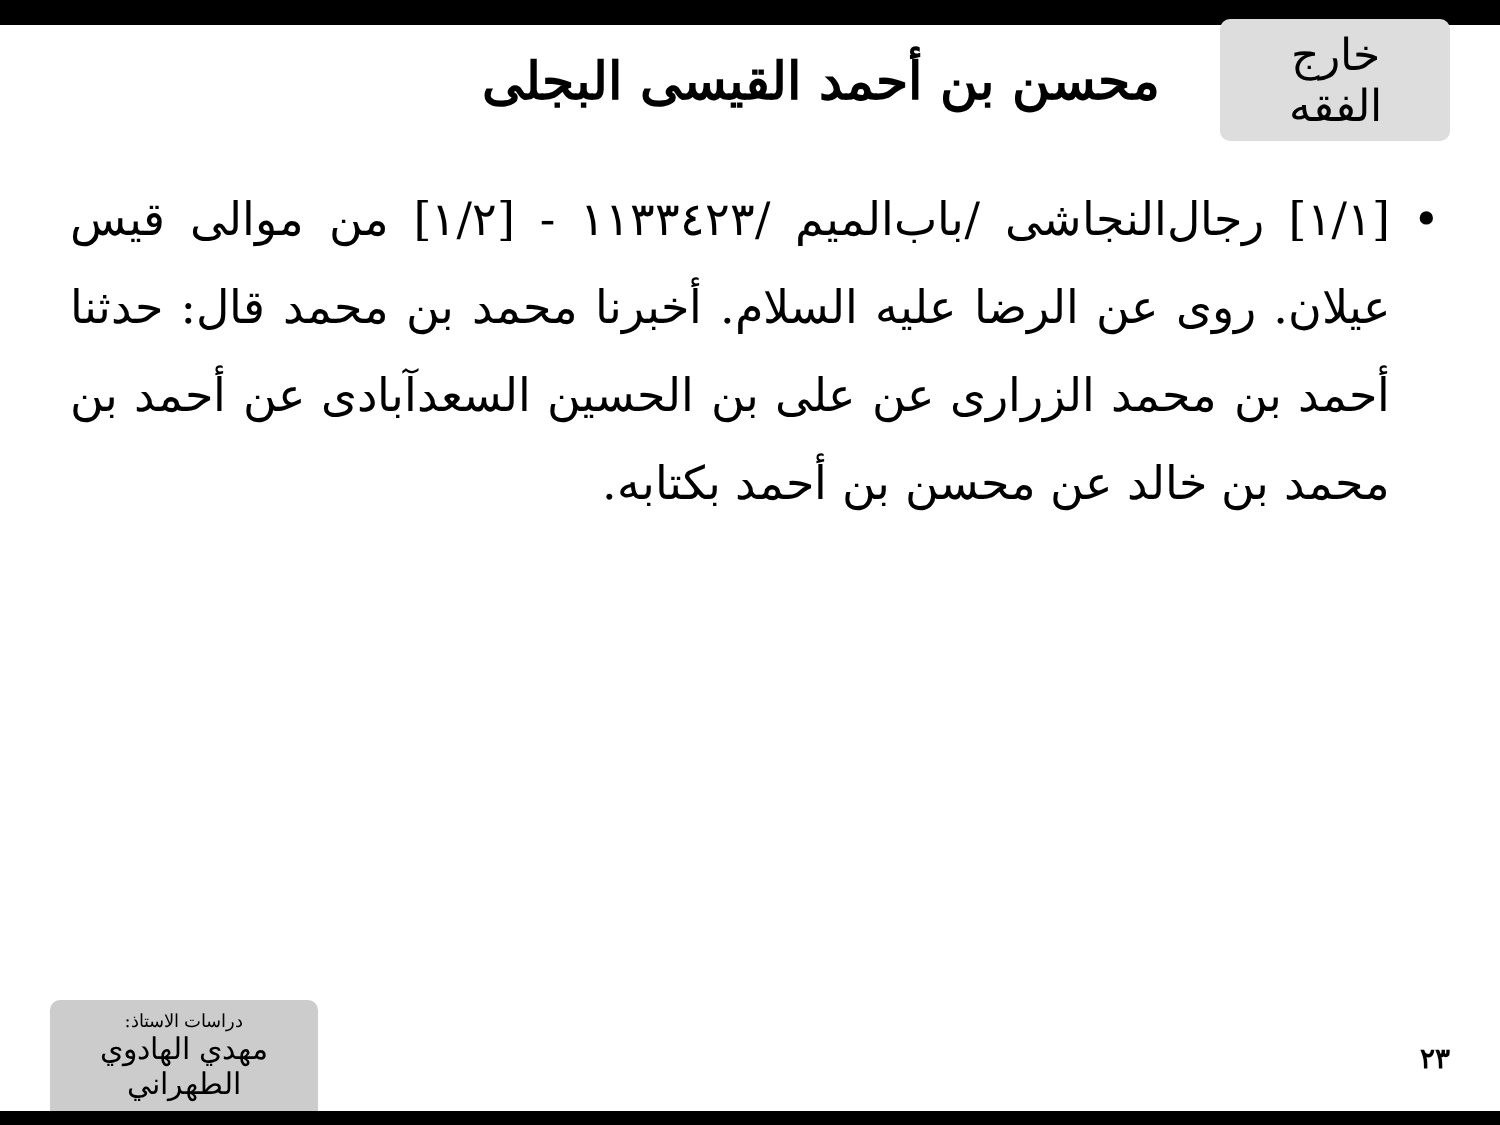خارج الفقه
محسن بن أحمد القيسى البجلى
• [١/١] رجال‌النجاشى /باب‌الميم /١١٣٣٤٢٣ - [١/٢] من موالى قيس عيلان. روى عن الرضا عليه السلام. أخبرنا محمد بن محمد قال: حدثنا أحمد بن محمد الزرارى عن على بن الحسين السعدآبادى عن أحمد بن محمد بن خالد عن محسن بن أحمد بكتابه.
دراسات الاستاذ:
مهدي الهادوي الطهراني
٢٣